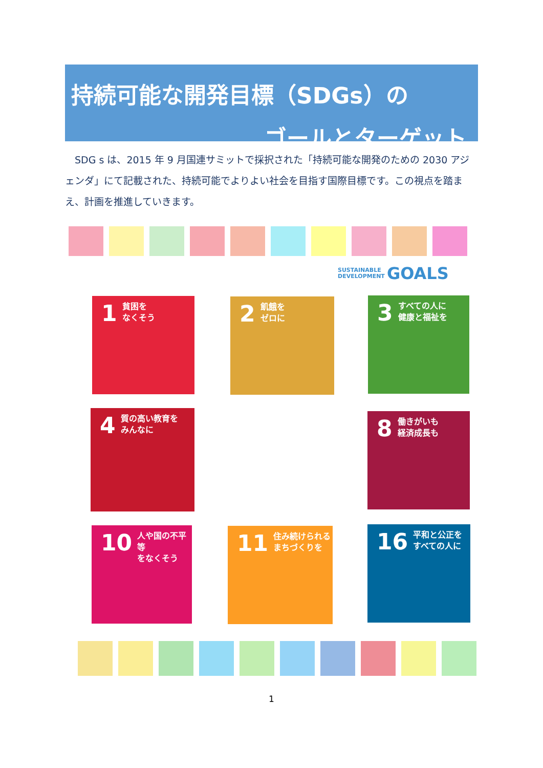持続可能な開発目標（SDGs）の
ゴールとターゲット
　SDG s は、2015 年 9 月国連サミットで採択された「持続可能な開発のための 2030 アジェンダ」にて記載された、持続可能でよりよい社会を目指す国際目標です。この視点を踏まえ、計画を推進していきます。
SUSTAINABLE
DEVELOPMENT GOALS
1
貧困を
なくそう
2
飢餓を
ゼロに
3
すべての人に
健康と福祉を
4
質の高い教育を
みんなに
8
働きがいも
経済成長も
10
人や国の不平等
をなくそう
11
住み続けられる
まちづくりを
16
平和と公正を
すべての人に
1